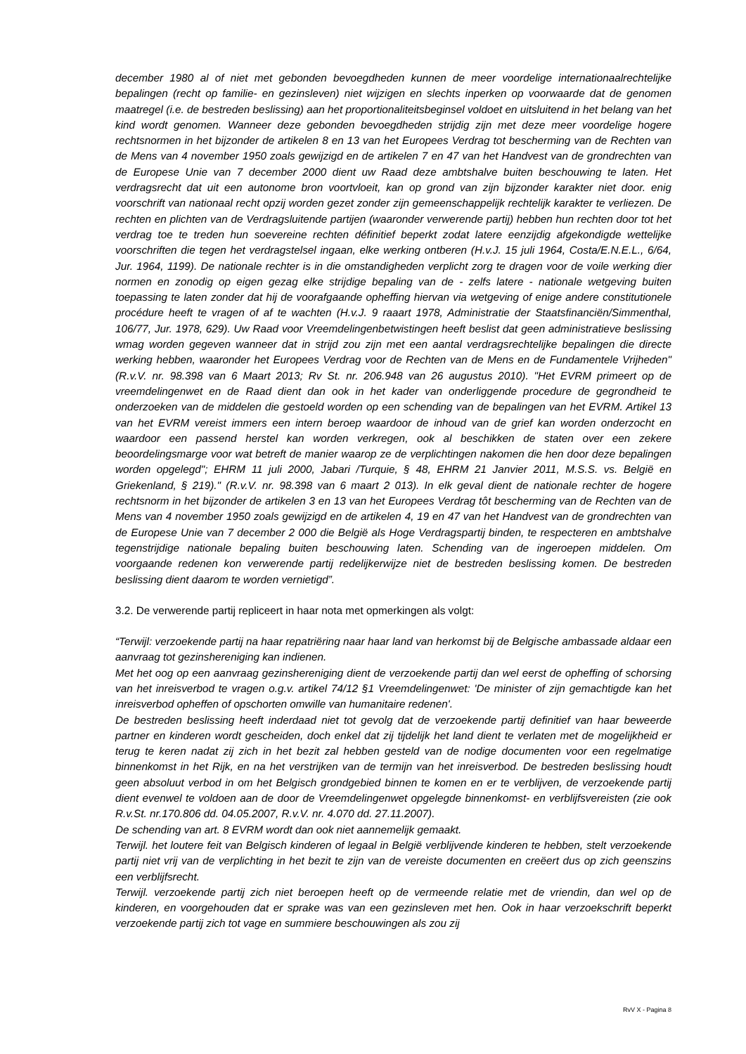december 1980 al of niet met gebonden bevoegdheden kunnen de meer voordelige internationaalrechtelijke bepalingen (recht op familie- en gezinsleven) niet wijzigen en slechts inperken op voorwaarde dat de genomen maatregel (i.e. de bestreden beslissing) aan het proportionaliteitsbeginsel voldoet en uitsluitend in het belang van het kind wordt genomen. Wanneer deze gebonden bevoegdheden strijdig zijn met deze meer voordelige hogere rechtsnormen in het bijzonder de artikelen 8 en 13 van het Europees Verdrag tot bescherming van de Rechten van de Mens van 4 november 1950 zoals gewijzigd en de artikelen 7 en 47 van het Handvest van de grondrechten van de Europese Unie van 7 december 2000 dient uw Raad deze ambtshalve buiten beschouwing te laten. Het verdragsrecht dat uit een autonome bron voortvloeit, kan op grond van zijn bijzonder karakter niet door. enig voorschrift van nationaal recht opzij worden gezet zonder zijn gemeenschappelijk rechtelijk karakter te verliezen. De rechten en plichten van de Verdragsluitende partijen (waaronder verwerende partij) hebben hun rechten door tot het verdrag toe te treden hun soevereine rechten définitief beperkt zodat latere eenzijdig afgekondigde wettelijke voorschriften die tegen het verdragstelsel ingaan, elke werking ontberen (H.v.J. 15 juli 1964, Costa/E.N.E.L., 6/64, Jur. 1964, 1199). De nationale rechter is in die omstandigheden verplicht zorg te dragen voor de voile werking dier normen en zonodig op eigen gezag elke strijdige bepaling van de - zelfs latere - nationale wetgeving buiten toepassing te laten zonder dat hij de voorafgaande opheffing hiervan via wetgeving of enige andere constitutionele procédure heeft te vragen of af te wachten (H.v.J. 9 raaart 1978, Administratie der Staatsfinanciën/Simmenthal, 106/77, Jur. 1978, 629). Uw Raad voor Vreemdelingenbetwistingen heeft beslist dat geen administratieve beslissing wmag worden gegeven wanneer dat in strijd zou zijn met een aantal verdragsrechtelijke bepalingen die directe werking hebben, waaronder het Europees Verdrag voor de Rechten van de Mens en de Fundamentele Vrijheden" (R.v.V. nr. 98.398 van 6 Maart 2013; Rv St. nr. 206.948 van 26 augustus 2010). "Het EVRM primeert op de vreemdelingenwet en de Raad dient dan ook in het kader van onderliggende procedure de gegrondheid te onderzoeken van de middelen die gestoeld worden op een schending van de bepalingen van het EVRM. Artikel 13 van het EVRM vereist immers een intern beroep waardoor de inhoud van de grief kan worden onderzocht en waardoor een passend herstel kan worden verkregen, ook al beschikken de staten over een zekere beoordelingsmarge voor wat betreft de manier waarop ze de verplichtingen nakomen die hen door deze bepalingen worden opgelegd"; EHRM 11 juli 2000, Jabari /Turquie, § 48, EHRM 21 Janvier 2011, M.S.S. vs. België en Griekenland, § 219)." (R.v.V. nr. 98.398 van 6 maart 2 013). In elk geval dient de nationale rechter de hogere rechtsnorm in het bijzonder de artikelen 3 en 13 van het Europees Verdrag tôt bescherming van de Rechten van de Mens van 4 november 1950 zoals gewijzigd en de artikelen 4, 19 en 47 van het Handvest van de grondrechten van de Europese Unie van 7 december 2 000 die België als Hoge Verdragspartij binden, te respecteren en ambtshalve tegenstrijdige nationale bepaling buiten beschouwing laten. Schending van de ingeroepen middelen. Om voorgaande redenen kon verwerende partij redelijkerwijze niet de bestreden beslissing komen. De bestreden beslissing dient daarom te worden vernietigd”.
3.2. De verwerende partij repliceert in haar nota met opmerkingen als volgt:
“Terwijl: verzoekende partij na haar repatriëring naar haar land van herkomst bij de Belgische ambassade aldaar een aanvraag tot gezinshereniging kan indienen.
Met het oog op een aanvraag gezinshereniging dient de verzoekende partij dan wel eerst de opheffing of schorsing van het inreisverbod te vragen o.g.v. artikel 74/12 §1 Vreemdelingenwet: 'De minister of zijn gemachtigde kan het inreisverbod opheffen of opschorten omwille van humanitaire redenen'.
De bestreden beslissing heeft inderdaad niet tot gevolg dat de verzoekende partij definitief van haar beweerde partner en kinderen wordt gescheiden, doch enkel dat zij tijdelijk het land dient te verlaten met de mogelijkheid er terug te keren nadat zij zich in het bezit zal hebben gesteld van de nodige documenten voor een regelmatige binnenkomst in het Rijk, en na het verstrijken van de termijn van het inreisverbod. De bestreden beslissing houdt geen absoluut verbod in om het Belgisch grondgebied binnen te komen en er te verblijven, de verzoekende partij dient evenwel te voldoen aan de door de Vreemdelingenwet opgelegde binnenkomst- en verblijfsvereisten (zie ook R.v.St. nr.170.806 dd. 04.05.2007, R.v.V. nr. 4.070 dd. 27.11.2007).
De schending van art. 8 EVRM wordt dan ook niet aannemelijk gemaakt.
Terwijl. het loutere feit van Belgisch kinderen of legaal in België verblijvende kinderen te hebben, stelt verzoekende partij niet vrij van de verplichting in het bezit te zijn van de vereiste documenten en creëert dus op zich geenszins een verblijfsrecht.
Terwijl. verzoekende partij zich niet beroepen heeft op de vermeende relatie met de vriendin, dan wel op de kinderen, en voorgehouden dat er sprake was van een gezinsleven met hen. Ook in haar verzoekschrift beperkt verzoekende partij zich tot vage en summiere beschouwingen als zou zij
RvV X - Pagina 8